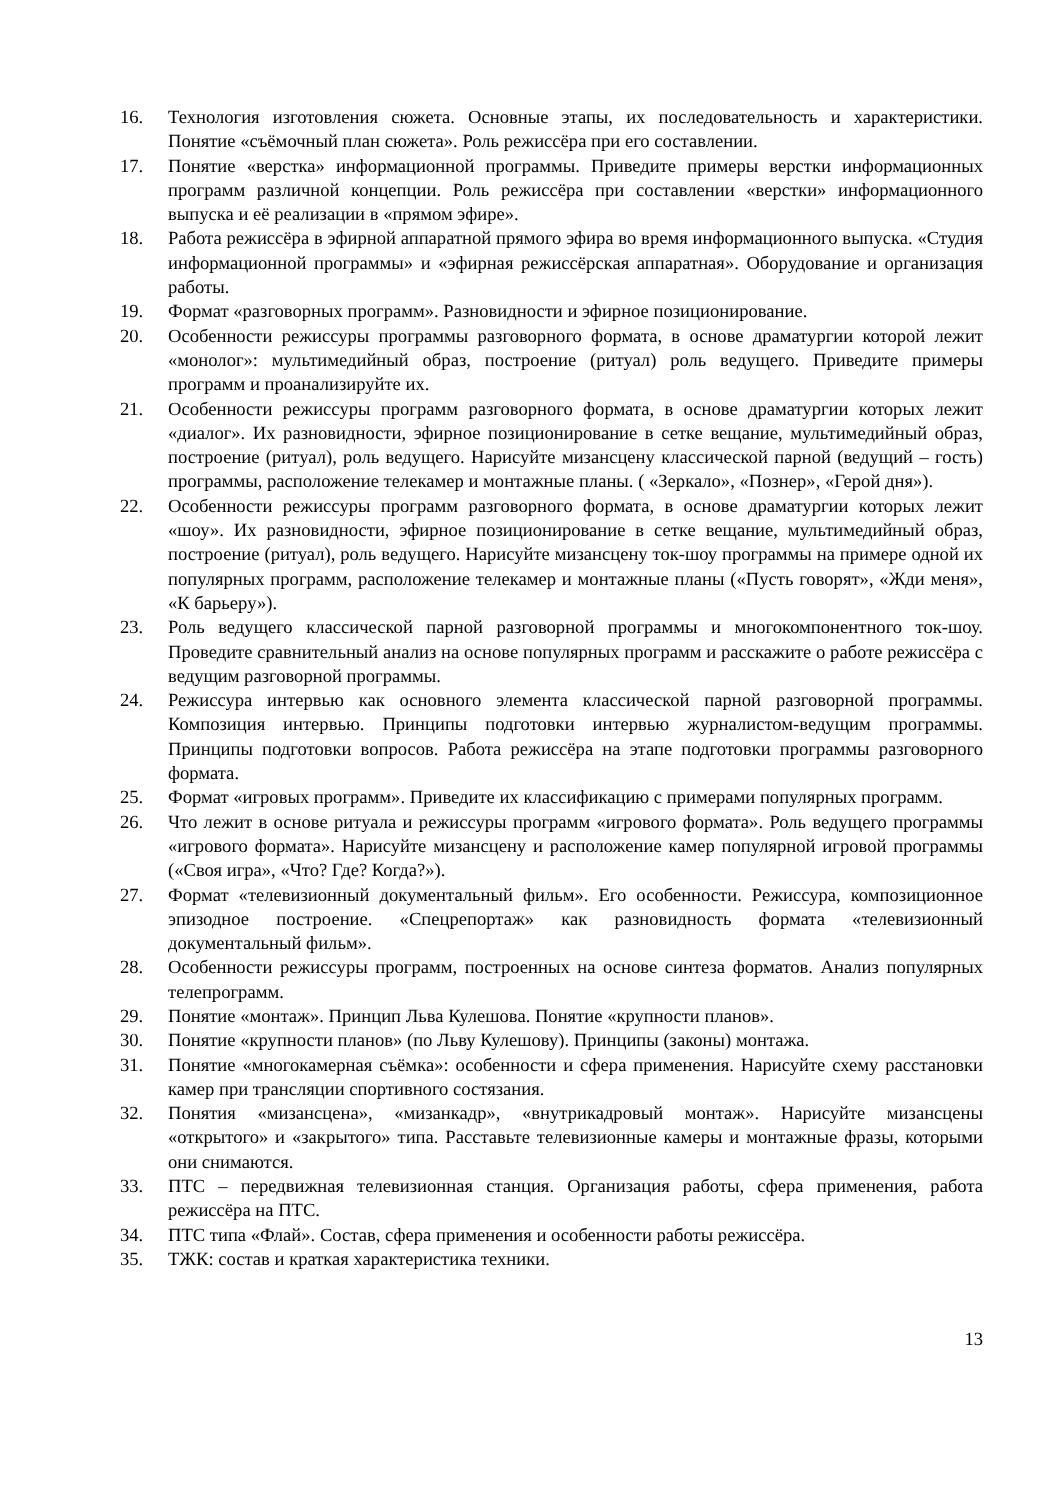16. Технология изготовления сюжета. Основные этапы, их последовательность и характеристики. Понятие «съёмочный план сюжета». Роль режиссёра при его составлении.
17. Понятие «верстка» информационной программы. Приведите примеры верстки информационных программ различной концепции. Роль режиссёра при составлении «верстки» информационного выпуска и её реализации в «прямом эфире».
18. Работа режиссёра в эфирной аппаратной прямого эфира во время информационного выпуска. «Студия информационной программы» и «эфирная режиссёрская аппаратная». Оборудование и организация работы.
19. Формат «разговорных программ». Разновидности и эфирное позиционирование.
20. Особенности режиссуры программы разговорного формата, в основе драматургии которой лежит «монолог»: мультимедийный образ, построение (ритуал) роль ведущего. Приведите примеры программ и проанализируйте их.
21. Особенности режиссуры программ разговорного формата, в основе драматургии которых лежит «диалог». Их разновидности, эфирное позиционирование в сетке вещание, мультимедийный образ, построение (ритуал), роль ведущего. Нарисуйте мизансцену классической парной (ведущий – гость) программы, расположение телекамер и монтажные планы. ( «Зеркало», «Познер», «Герой дня»).
22. Особенности режиссуры программ разговорного формата, в основе драматургии которых лежит «шоу». Их разновидности, эфирное позиционирование в сетке вещание, мультимедийный образ, построение (ритуал), роль ведущего. Нарисуйте мизансцену ток-шоу программы на примере одной их популярных программ, расположение телекамер и монтажные планы («Пусть говорят», «Жди меня», «К барьеру»).
23. Роль ведущего классической парной разговорной программы и многокомпонентного ток-шоу. Проведите сравнительный анализ на основе популярных программ и расскажите о работе режиссёра с ведущим разговорной программы.
24. Режиссура интервью как основного элемента классической парной разговорной программы. Композиция интервью. Принципы подготовки интервью журналистом-ведущим программы. Принципы подготовки вопросов. Работа режиссёра на этапе подготовки программы разговорного формата.
25. Формат «игровых программ». Приведите их классификацию с примерами популярных программ.
26. Что лежит в основе ритуала и режиссуры программ «игрового формата». Роль ведущего программы «игрового формата». Нарисуйте мизансцену и расположение камер популярной игровой программы («Своя игра», «Что? Где? Когда?»).
27. Формат «телевизионный документальный фильм». Его особенности. Режиссура, композиционное эпизодное построение. «Спецрепортаж» как разновидность формата «телевизионный документальный фильм».
28. Особенности режиссуры программ, построенных на основе синтеза форматов. Анализ популярных телепрограмм.
29. Понятие «монтаж». Принцип Льва Кулешова. Понятие «крупности планов».
30. Понятие «крупности планов» (по Льву Кулешову). Принципы (законы) монтажа.
31. Понятие «многокамерная съёмка»: особенности и сфера применения. Нарисуйте схему расстановки камер при трансляции спортивного состязания.
32. Понятия «мизансцена», «мизанкадр», «внутрикадровый монтаж». Нарисуйте мизансцены «открытого» и «закрытого» типа. Расставьте телевизионные камеры и монтажные фразы, которыми они снимаются.
33. ПТС – передвижная телевизионная станция. Организация работы, сфера применения, работа режиссёра на ПТС.
34. ПТС типа «Флай». Состав, сфера применения и особенности работы режиссёра.
35. ТЖК: состав и краткая характеристика техники.
13